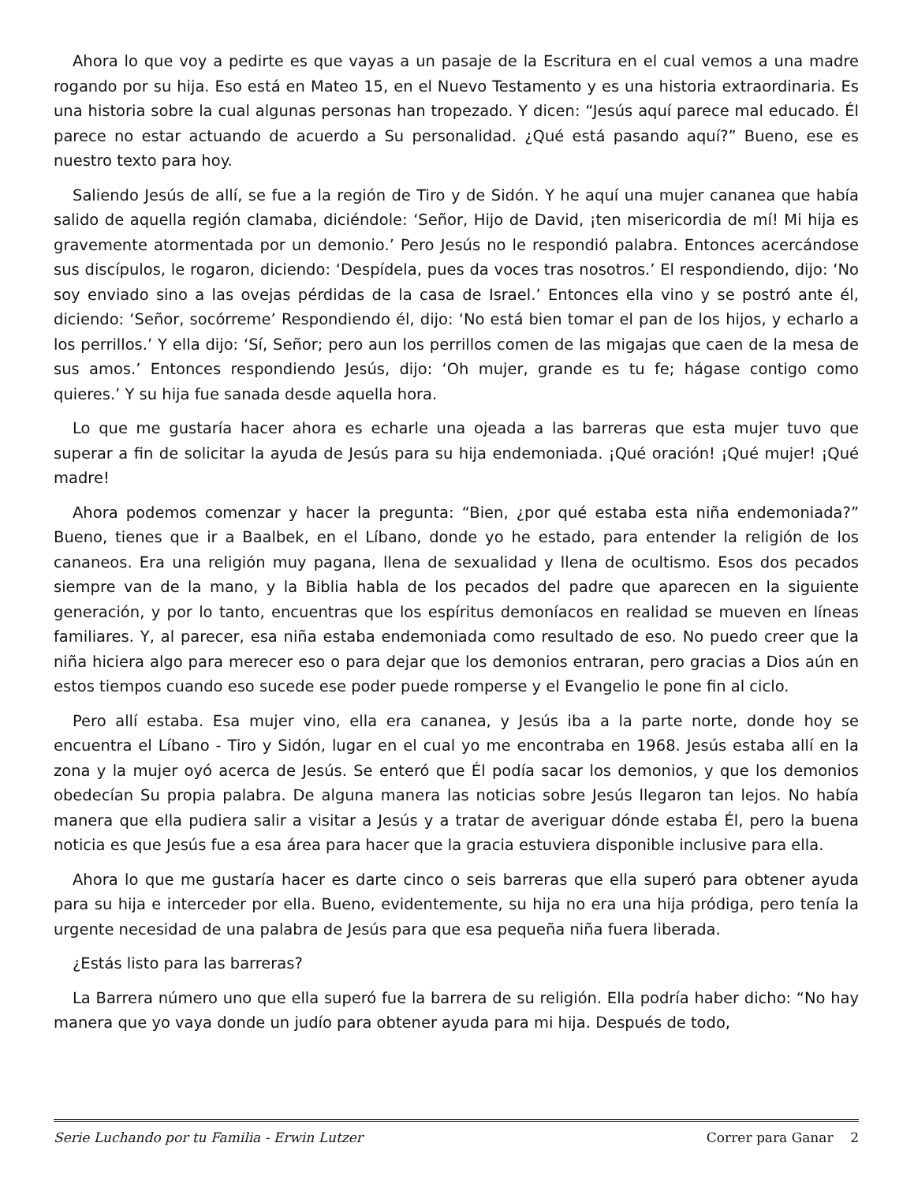Ahora lo que voy a pedirte es que vayas a un pasaje de la Escritura en el cual vemos a una madre rogando por su hija. Eso está en Mateo 15, en el Nuevo Testamento y es una historia extraordinaria. Es una historia sobre la cual algunas personas han tropezado. Y dicen: “Jesús aquí parece mal educado. Él parece no estar actuando de acuerdo a Su personalidad. ¿Qué está pasando aquí?” Bueno, ese es nuestro texto para hoy.
Saliendo Jesús de allí, se fue a la región de Tiro y de Sidón. Y he aquí una mujer cananea que había salido de aquella región clamaba, diciéndole: ‘Señor, Hijo de David, ¡ten misericordia de mí! Mi hija es gravemente atormentada por un demonio.’ Pero Jesús no le respondió palabra. Entonces acercándose sus discípulos, le rogaron, diciendo: ‘Despídela, pues da voces tras nosotros.’ El respondiendo, dijo: ‘No soy enviado sino a las ovejas pérdidas de la casa de Israel.’ Entonces ella vino y se postró ante él, diciendo: ‘Señor, socórreme’ Respondiendo él, dijo: ‘No está bien tomar el pan de los hijos, y echarlo a los perrillos.’ Y ella dijo: ‘Sí, Señor; pero aun los perrillos comen de las migajas que caen de la mesa de sus amos.’ Entonces respondiendo Jesús, dijo: ‘Oh mujer, grande es tu fe; hágase contigo como quieres.’ Y su hija fue sanada desde aquella hora.
Lo que me gustaría hacer ahora es echarle una ojeada a las barreras que esta mujer tuvo que superar a fin de solicitar la ayuda de Jesús para su hija endemoniada. ¡Qué oración! ¡Qué mujer! ¡Qué madre!
Ahora podemos comenzar y hacer la pregunta: “Bien, ¿por qué estaba esta niña endemoniada?” Bueno, tienes que ir a Baalbek, en el Líbano, donde yo he estado, para entender la religión de los cananeos. Era una religión muy pagana, llena de sexualidad y llena de ocultismo. Esos dos pecados siempre van de la mano, y la Biblia habla de los pecados del padre que aparecen en la siguiente generación, y por lo tanto, encuentras que los espíritus demoníacos en realidad se mueven en líneas familiares. Y, al parecer, esa niña estaba endemoniada como resultado de eso. No puedo creer que la niña hiciera algo para merecer eso o para dejar que los demonios entraran, pero gracias a Dios aún en estos tiempos cuando eso sucede ese poder puede romperse y el Evangelio le pone fin al ciclo.
Pero allí estaba. Esa mujer vino, ella era cananea, y Jesús iba a la parte norte, donde hoy se encuentra el Líbano - Tiro y Sidón, lugar en el cual yo me encontraba en 1968. Jesús estaba allí en la zona y la mujer oyó acerca de Jesús. Se enteró que Él podía sacar los demonios, y que los demonios obedecían Su propia palabra. De alguna manera las noticias sobre Jesús llegaron tan lejos. No había manera que ella pudiera salir a visitar a Jesús y a tratar de averiguar dónde estaba Él, pero la buena noticia es que Jesús fue a esa área para hacer que la gracia estuviera disponible inclusive para ella.
Ahora lo que me gustaría hacer es darte cinco o seis barreras que ella superó para obtener ayuda para su hija e interceder por ella. Bueno, evidentemente, su hija no era una hija pródiga, pero tenía la urgente necesidad de una palabra de Jesús para que esa pequeña niña fuera liberada.
¿Estás listo para las barreras?
La Barrera número uno que ella superó fue la barrera de su religión. Ella podría haber dicho: “No hay manera que yo vaya donde un judío para obtener ayuda para mi hija. Después de todo,
Serie Luchando por tu Familia - Erwin Lutzer Correr para Ganar 2